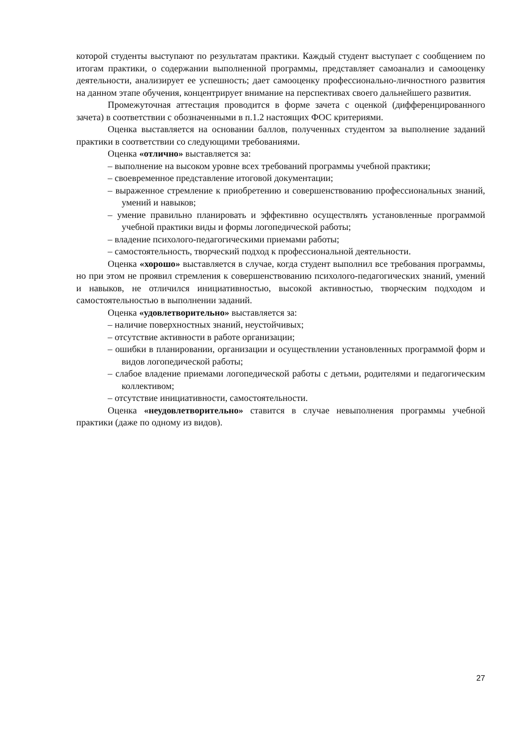которой студенты выступают по результатам практики. Каждый студент выступает с сообщением по итогам практики, о содержании выполненной программы, представляет самоанализ и самооценку деятельности, анализирует ее успешность; дает самооценку профессионально-личностного развития на данном этапе обучения, концентрирует внимание на перспективах своего дальнейшего развития.
Промежуточная аттестация проводится в форме зачета с оценкой (дифференцированного зачета) в соответствии с обозначенными в п.1.2 настоящих ФОС критериями.
Оценка выставляется на основании баллов, полученных студентом за выполнение заданий практики в соответствии со следующими требованиями.
Оценка «отлично» выставляется за:
– выполнение на высоком уровне всех требований программы учебной практики;
– своевременное представление итоговой документации;
– выраженное стремление к приобретению и совершенствованию профессиональных знаний, умений и навыков;
– умение правильно планировать и эффективно осуществлять установленные программой учебной практики виды и формы логопедической работы;
– владение психолого-педагогическими приемами работы;
– самостоятельность, творческий подход к профессиональной деятельности.
Оценка «хорошо» выставляется в случае, когда студент выполнил все требования программы, но при этом не проявил стремления к совершенствованию психолого-педагогических знаний, умений и навыков, не отличился инициативностью, высокой активностью, творческим подходом и самостоятельностью в выполнении заданий.
Оценка «удовлетворительно» выставляется за:
– наличие поверхностных знаний, неустойчивых;
– отсутствие активности в работе организации;
– ошибки в планировании, организации и осуществлении установленных программой форм и видов логопедической работы;
– слабое владение приемами логопедической работы с детьми, родителями и педагогическим коллективом;
– отсутствие инициативности, самостоятельности.
Оценка «неудовлетворительно» ставится в случае невыполнения программы учебной практики (даже по одному из видов).
27